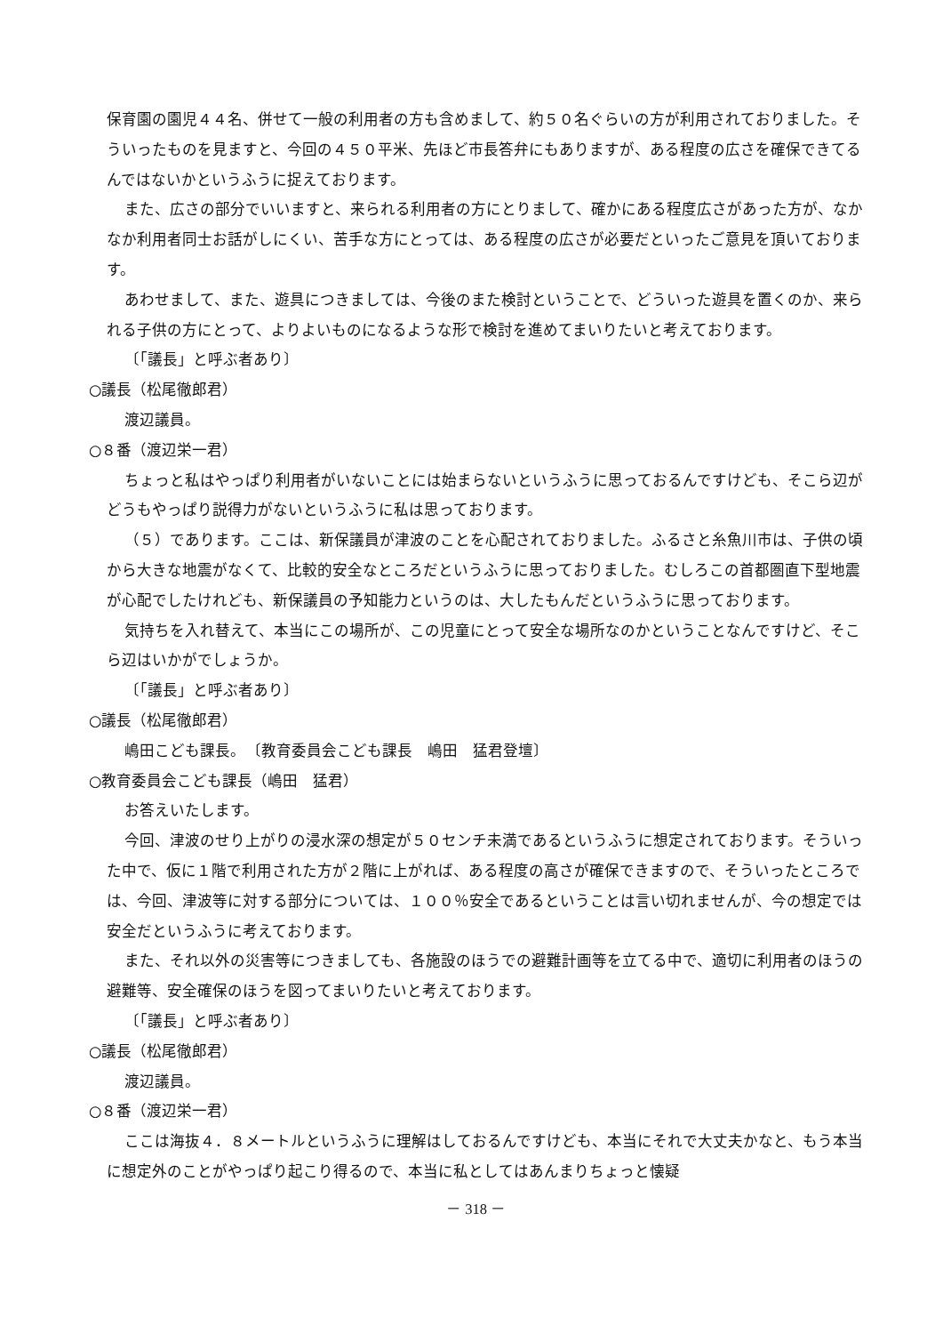保育園の園児４４名、併せて一般の利用者の方も含めまして、約５０名ぐらいの方が利用されておりました。そういったものを見ますと、今回の４５０平米、先ほど市長答弁にもありますが、ある程度の広さを確保できてるんではないかというふうに捉えております。
また、広さの部分でいいますと、来られる利用者の方にとりまして、確かにある程度広さがあった方が、なかなか利用者同士お話がしにくい、苦手な方にとっては、ある程度の広さが必要だといったご意見を頂いております。
あわせまして、また、遊具につきましては、今後のまた検討ということで、どういった遊具を置くのか、来られる子供の方にとって、よりよいものになるような形で検討を進めてまいりたいと考えております。
〔「議長」と呼ぶ者あり〕
○議長（松尾徹郎君）
渡辺議員。
○８番（渡辺栄一君）
ちょっと私はやっぱり利用者がいないことには始まらないというふうに思っておるんですけども、そこら辺がどうもやっぱり説得力がないというふうに私は思っております。
（５）であります。ここは、新保議員が津波のことを心配されておりました。ふるさと糸魚川市は、子供の頃から大きな地震がなくて、比較的安全なところだというふうに思っておりました。むしろこの首都圏直下型地震が心配でしたけれども、新保議員の予知能力というのは、大したもんだというふうに思っております。
気持ちを入れ替えて、本当にこの場所が、この児童にとって安全な場所なのかということなんですけど、そこら辺はいかがでしょうか。
〔「議長」と呼ぶ者あり〕
○議長（松尾徹郎君）
嶋田こども課長。　〔教育委員会こども課長　嶋田　猛君登壇〕
○教育委員会こども課長（嶋田　猛君）
お答えいたします。
今回、津波のせり上がりの浸水深の想定が５０センチ未満であるというふうに想定されております。そういった中で、仮に１階で利用された方が２階に上がれば、ある程度の高さが確保できますので、そういったところでは、今回、津波等に対する部分については、１００％安全であるということは言い切れませんが、今の想定では安全だというふうに考えております。
また、それ以外の災害等につきましても、各施設のほうでの避難計画等を立てる中で、適切に利用者のほうの避難等、安全確保のほうを図ってまいりたいと考えております。
〔「議長」と呼ぶ者あり〕
○議長（松尾徹郎君）
渡辺議員。
○８番（渡辺栄一君）
ここは海抜４．８メートルというふうに理解はしておるんですけども、本当にそれで大丈夫かなと、もう本当に想定外のことがやっぱり起こり得るので、本当に私としてはあんまりちょっと懐疑
－ 318 －